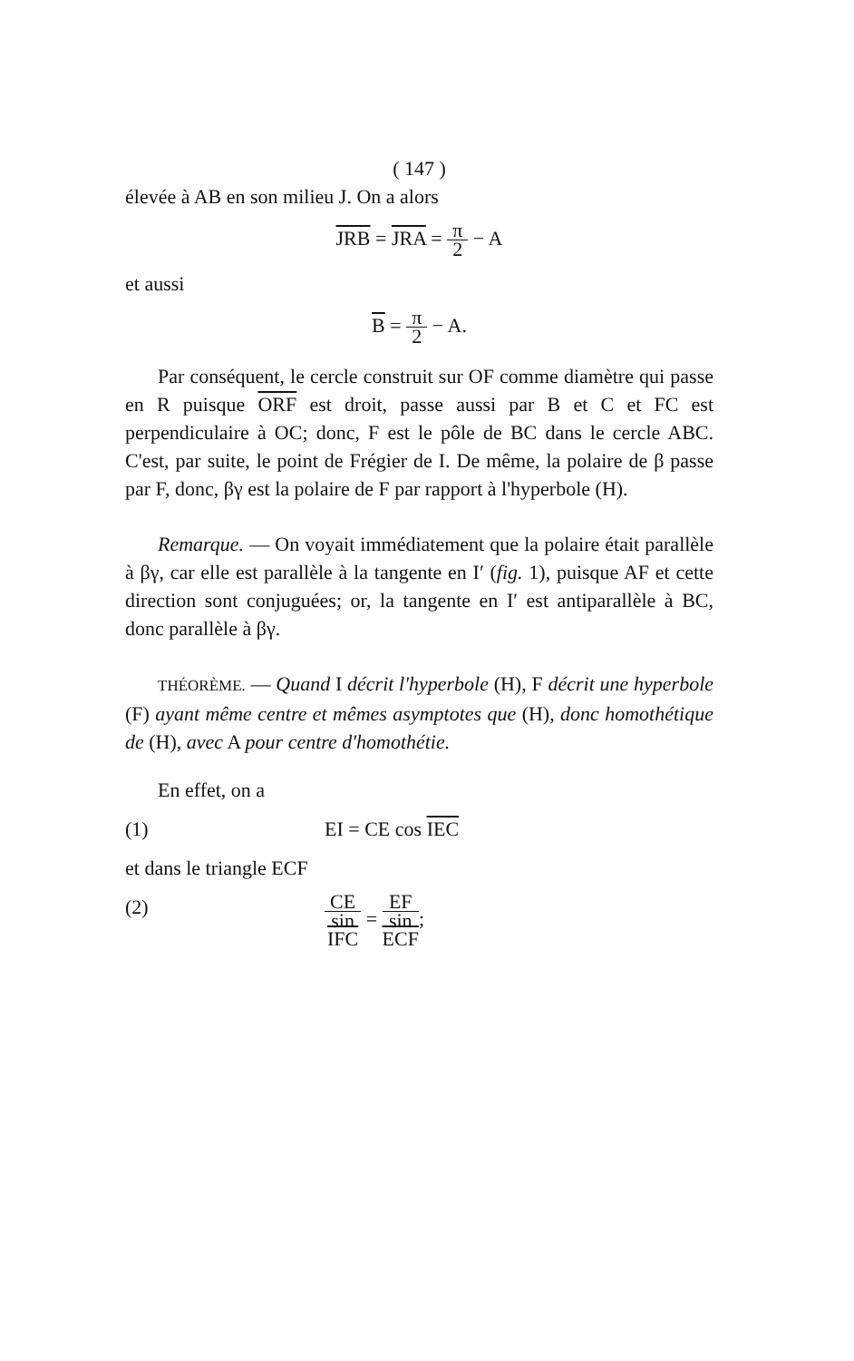( 147 )
élevée à AB en son milieu J. On a alors
JRB = JRA = π 2 − A
et aussi
B = π 2 − A.
Par conséquent, le cercle construit sur OF comme diamètre qui passe en R puisque ORF est droit, passe aussi par B et C et FC est perpendiculaire à OC; donc, F est le pôle de BC dans le cercle ABC. C'est, par suite, le point de Frégier de I. De même, la polaire de β passe par F, donc, βγ est la polaire de F par rapport à l'hyperbole (H).
Remarque. — On voyait immédiatement que la polaire était parallèle à βγ, car elle est parallèle à la tangente en I′ (fig. 1), puisque AF et cette direction sont conjuguées; or, la tangente en I′ est antiparallèle à BC, donc parallèle à βγ.
THÉORÈME. — Quand I décrit l'hyperbole (H), F décrit une hyperbole (F) ayant même centre et mêmes asymptotes que (H), donc homothétique de (H), avec A pour centre d'homothétie.
En effet, on a
(1) EI = CE cos IEC
et dans le triangle ECF
(2) CE sin
IFC = EF sin
ECF;